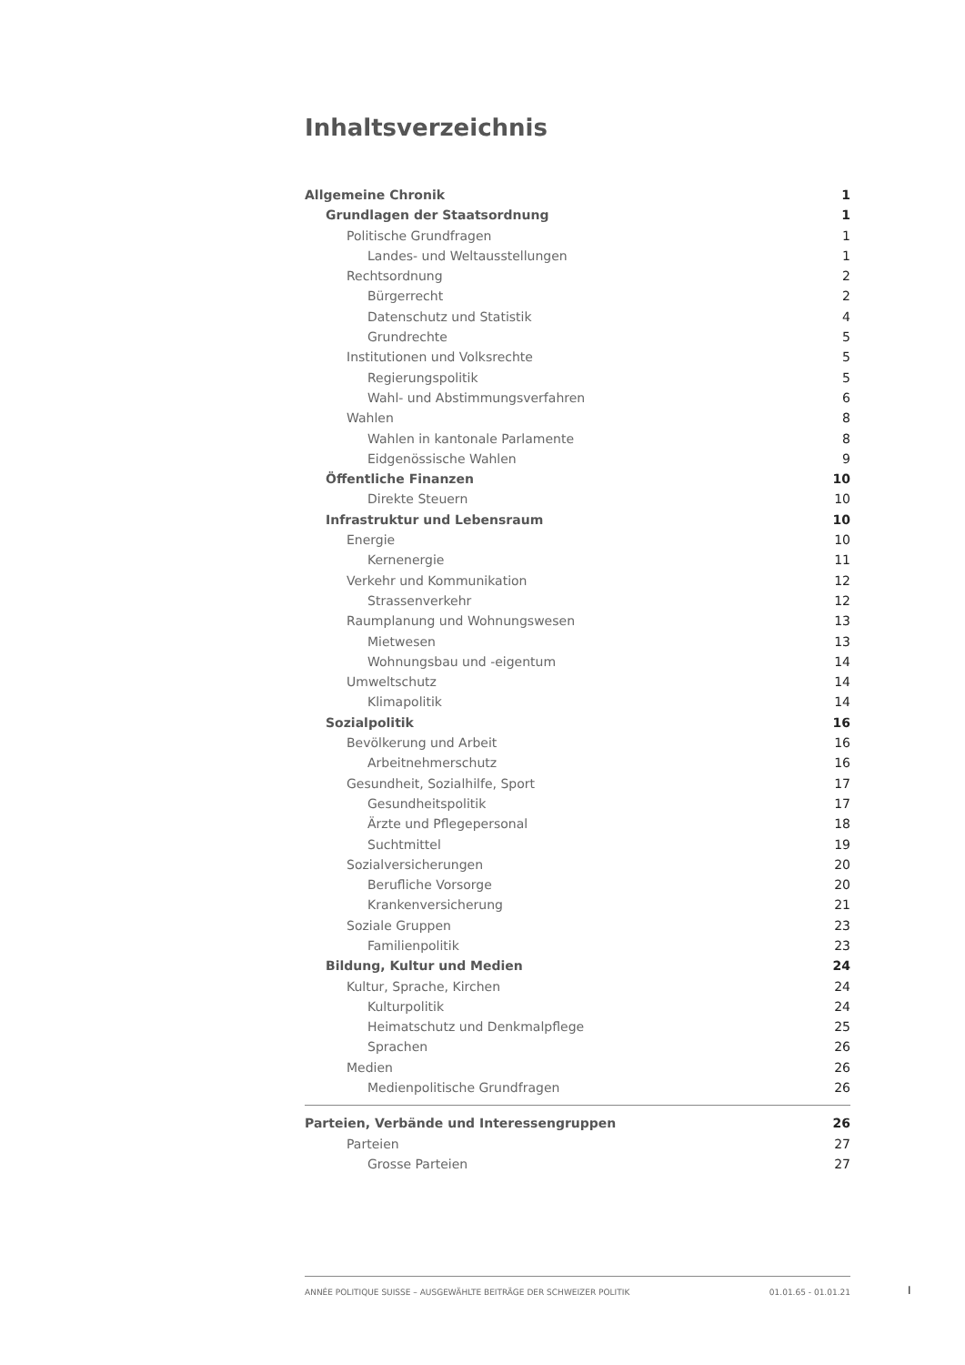Inhaltsverzeichnis
Allgemeine Chronik 1
Grundlagen der Staatsordnung 1
Politische Grundfragen 1
Landes- und Weltausstellungen 1
Rechtsordnung 2
Bürgerrecht 2
Datenschutz und Statistik 4
Grundrechte 5
Institutionen und Volksrechte 5
Regierungspolitik 5
Wahl- und Abstimmungsverfahren 6
Wahlen 8
Wahlen in kantonale Parlamente 8
Eidgenössische Wahlen 9
Öffentliche Finanzen 10
Direkte Steuern 10
Infrastruktur und Lebensraum 10
Energie 10
Kernenergie 11
Verkehr und Kommunikation 12
Strassenverkehr 12
Raumplanung und Wohnungswesen 13
Mietwesen 13
Wohnungsbau und -eigentum 14
Umweltschutz 14
Klimapolitik 14
Sozialpolitik 16
Bevölkerung und Arbeit 16
Arbeitnehmerschutz 16
Gesundheit, Sozialhilfe, Sport 17
Gesundheitspolitik 17
Ärzte und Pflegepersonal 18
Suchtmittel 19
Sozialversicherungen 20
Berufliche Vorsorge 20
Krankenversicherung 21
Soziale Gruppen 23
Familienpolitik 23
Bildung, Kultur und Medien 24
Kultur, Sprache, Kirchen 24
Kulturpolitik 24
Heimatschutz und Denkmalpflege 25
Sprachen 26
Medien 26
Medienpolitische Grundfragen 26
Parteien, Verbände und Interessengruppen 26
Parteien 27
Grosse Parteien 27
ANNÉE POLITIQUE SUISSE – AUSGEWÄHLTE BEITRÄGE DER SCHWEIZER POLITIK 01.01.65 - 01.01.21
I